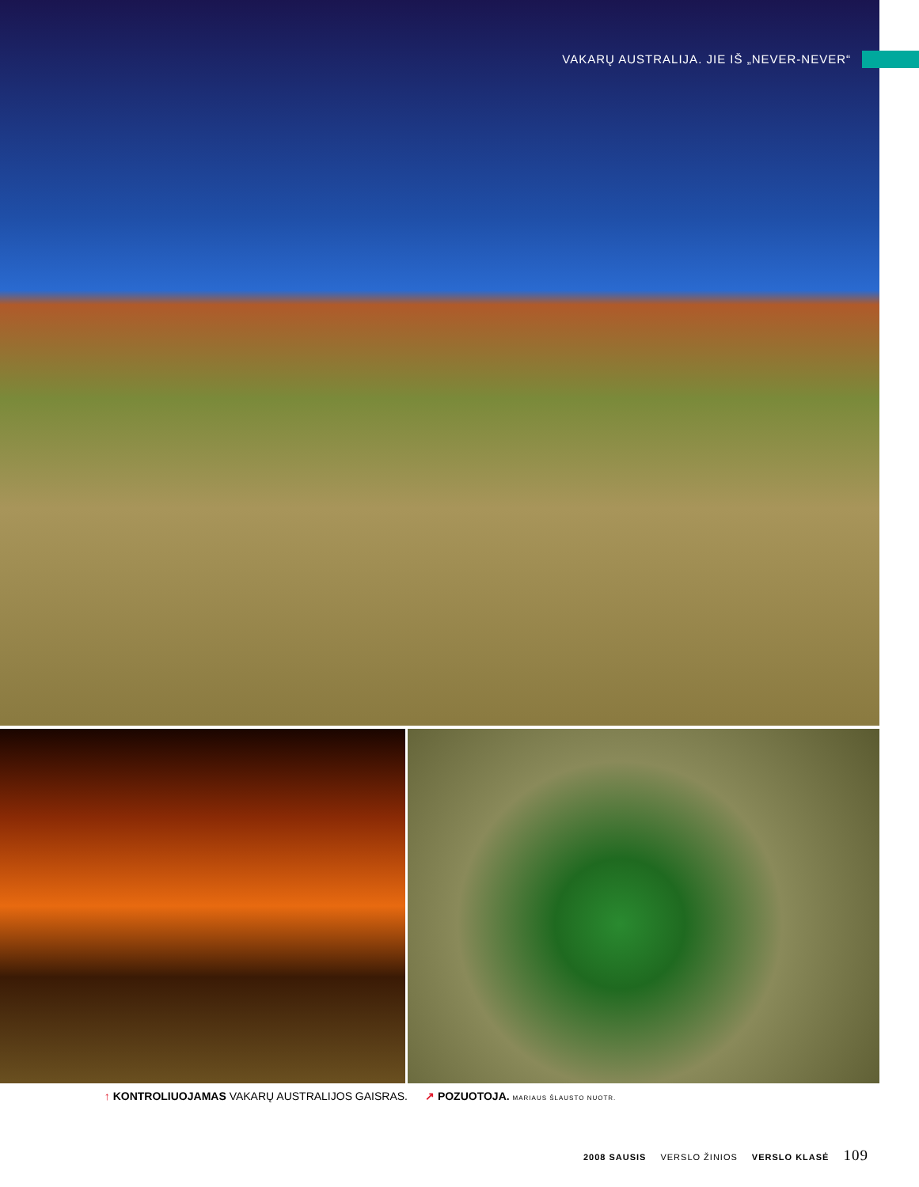VAKARŲ AUSTRALIJA. JIE IŠ „NEVER-NEVER“
↑ KONTROLIUOJAMAS VAKARŲ AUSTRALIJOS GAISRAS. ↗ POZUOTOJA. MARIAUS ŠLAUSTO NUOTR.
2008 SAUSIS VERSLO ŽINIOS VERSLO KLASĖ 109